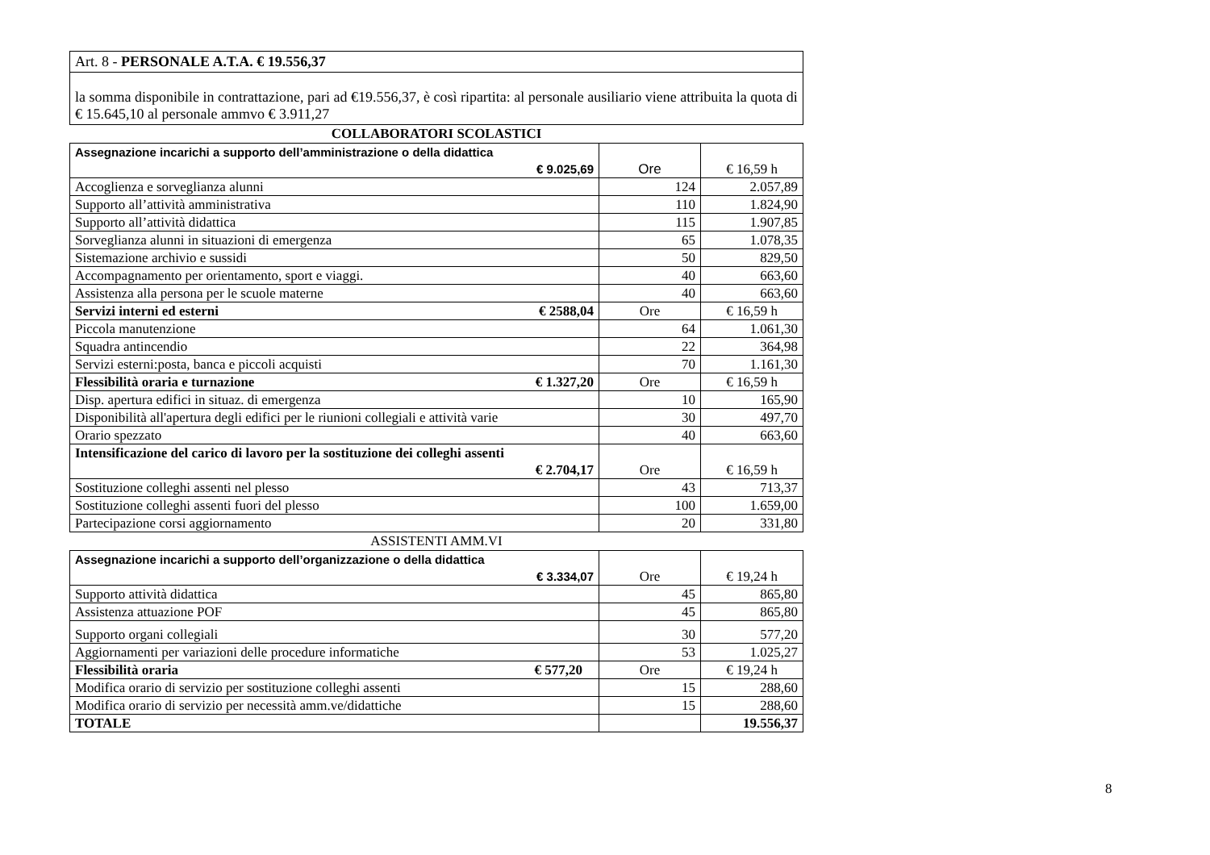| Art. 8 - PERSONALE A.T.A. € 19.556,37 |
| la somma disponibile in contrattazione, pari ad €19.556,37, è così ripartita: al personale ausiliario viene attribuita la quota di € 15.645,10 al personale ammvo € 3.911,27 |
COLLABORATORI SCOLASTICI
| Assegnazione incarichi a supporto dell’amministrazione o della didattica € 9.025,69 | Ore | € 16,59 h |
| Accoglienza e sorveglianza alunni | 124 | 2.057,89 |
| Supporto all’attività amministrativa | 110 | 1.824,90 |
| Supporto all’attività didattica | 115 | 1.907,85 |
| Sorveglianza alunni in situazioni di emergenza | 65 | 1.078,35 |
| Sistemazione archivio e sussidi | 50 | 829,50 |
| Accompagnamento per orientamento, sport e viaggi. | 40 | 663,60 |
| Assistenza alla persona per le scuole materne | 40 | 663,60 |
| Servizi interni ed esterni € 2588,04 | Ore | € 16,59 h |
| Piccola manutenzione | 64 | 1.061,30 |
| Squadra antincendio | 22 | 364,98 |
| Servizi esterni:posta, banca e piccoli acquisti | 70 | 1.161,30 |
| Flessibilità oraria e turnazione € 1.327,20 | Ore | € 16,59 h |
| Disp. apertura edifici in situaz. di emergenza | 10 | 165,90 |
| Disponibilità all'apertura degli edifici per le riunioni collegiali e attività varie | 30 | 497,70 |
| Orario spezzato | 40 | 663,60 |
| Intensificazione del carico di lavoro per la sostituzione dei colleghi assenti € 2.704,17 | Ore | € 16,59 h |
| Sostituzione colleghi assenti nel plesso | 43 | 713,37 |
| Sostituzione colleghi assenti fuori del plesso | 100 | 1.659,00 |
| Partecipazione corsi aggiornamento | 20 | 331,80 |
ASSISTENTI AMM.VI
| Assegnazione incarichi a supporto dell’organizzazione o della didattica € 3.334,07 | Ore | € 19,24 h |
| Supporto attività didattica | 45 | 865,80 |
| Assistenza attuazione POF | 45 | 865,80 |
| Supporto organi collegiali | 30 | 577,20 |
| Aggiornamenti per variazioni delle procedure informatiche | 53 | 1.025,27 |
| Flessibilità oraria € 577,20 | Ore | € 19,24 h |
| Modifica orario di servizio per sostituzione colleghi assenti | 15 | 288,60 |
| Modifica orario di servizio per necessità amm.ve/didattiche | 15 | 288,60 |
| TOTALE | | 19.556,37 |
8